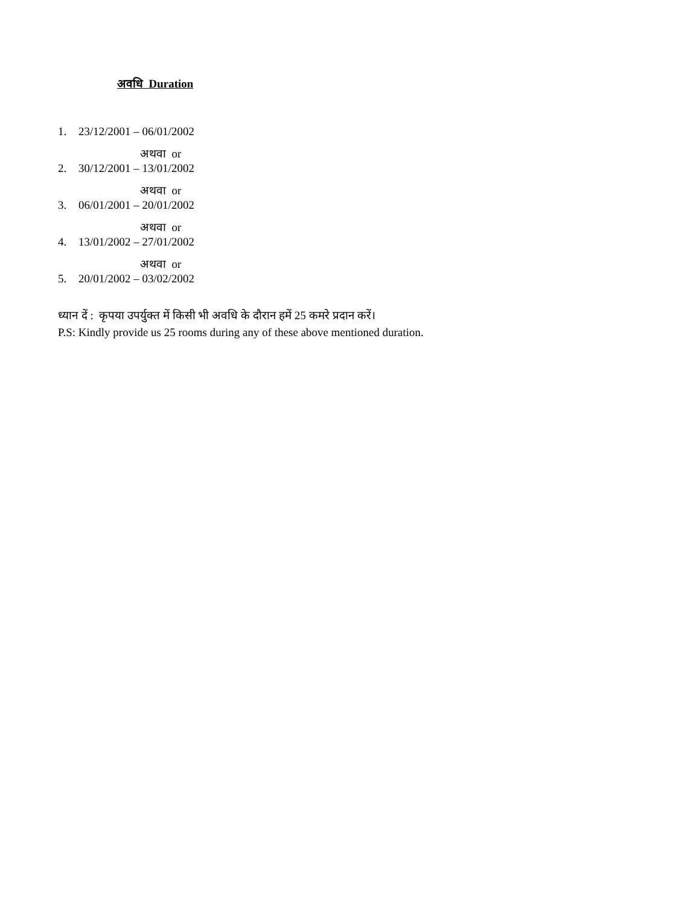अवधि Duration
1. 23/12/2001 – 06/01/2002
अथवा or
2. 30/12/2001 – 13/01/2002
अथवा or
3. 06/01/2001 – 20/01/2002
अथवा or
4. 13/01/2002 – 27/01/2002
अथवा or
5. 20/01/2002 – 03/02/2002
ध्यान दें : कृपया उपर्युक्त में किसी भी अवधि के दौरान हमें 25 कमरे प्रदान करें।
P.S: Kindly provide us 25 rooms during any of these above mentioned duration.